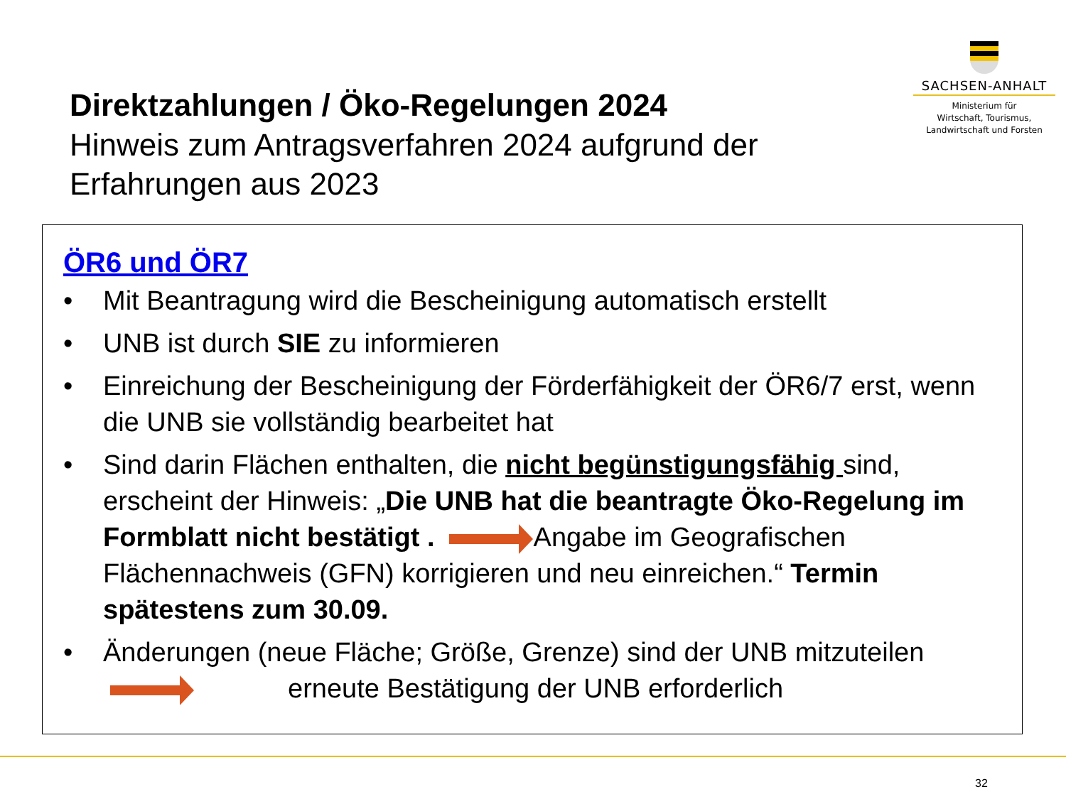Direktzahlungen / Öko-Regelungen 2024
Hinweis zum Antragsverfahren 2024 aufgrund der Erfahrungen aus 2023
SACHSEN-ANHALT
Ministerium für
Wirtschaft, Tourismus,
Landwirtschaft und Forsten
ÖR6 und ÖR7
• Mit Beantragung wird die Bescheinigung automatisch erstellt
• UNB ist durch SIE zu informieren
• Einreichung der Bescheinigung der Förderfähigkeit der ÖR6/7 erst, wenn die UNB sie vollständig bearbeitet hat
• Sind darin Flächen enthalten, die nicht begünstigungsfähig sind, erscheint der Hinweis: „Die UNB hat die beantragte Öko-Regelung im Formblatt nicht bestätigt . Angabe im Geografischen Flächennachweis (GFN) korrigieren und neu einreichen.“ Termin spätestens zum 30.09.
• Änderungen (neue Fläche; Größe, Grenze) sind der UNB mitzuteilen
erneute Bestätigung der UNB erforderlich
32